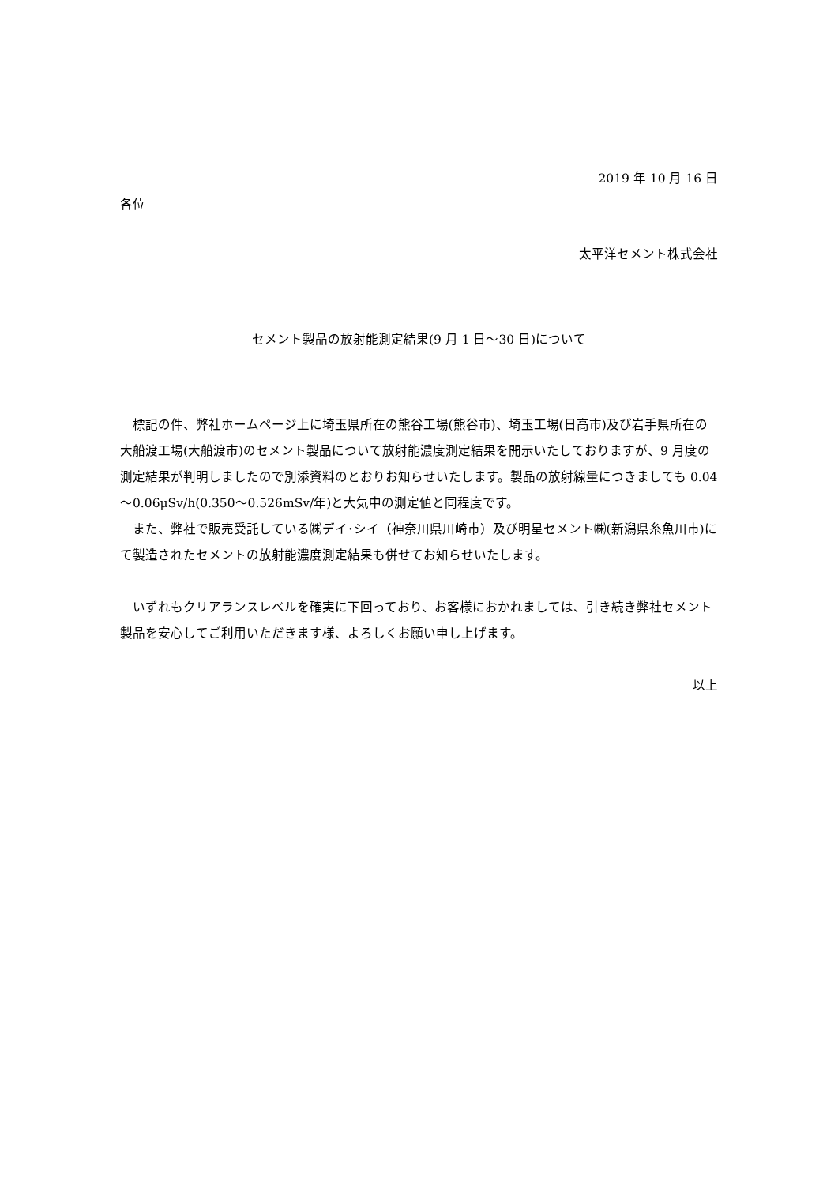2019 年 10 月 16 日
各位
太平洋セメント株式会社
セメント製品の放射能測定結果(9 月 1 日～30 日)について
標記の件、弊社ホームページ上に埼玉県所在の熊谷工場(熊谷市)、埼玉工場(日高市)及び岩手県所在の大船渡工場(大船渡市)のセメント製品について放射能濃度測定結果を開示いたしておりますが、9 月度の測定結果が判明しましたので別添資料のとおりお知らせいたします。製品の放射線量につきましても 0.04～0.06μSv/h(0.350～0.526mSv/年)と大気中の測定値と同程度です。
また、弊社で販売受託している㈱デイ･シイ（神奈川県川崎市）及び明星セメント㈱(新潟県糸魚川市)にて製造されたセメントの放射能濃度測定結果も併せてお知らせいたします。
いずれもクリアランスレベルを確実に下回っており、お客様におかれましては、引き続き弊社セメント製品を安心してご利用いただきます様、よろしくお願い申し上げます。
以上